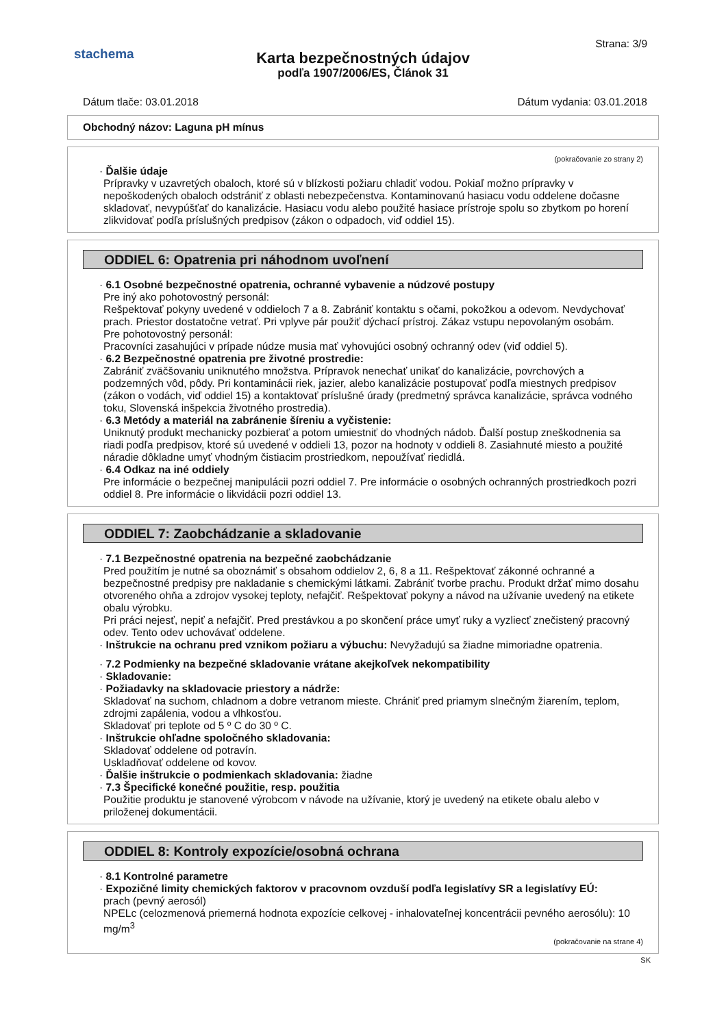stachema
Strana: 3/9
Karta bezpečnostných údajov
podľa 1907/2006/ES, Článok 31
Dátum tlače: 03.01.2018 Dátum vydania: 03.01.2018
Obchodný názov: Laguna pH mínus
(pokračovanie zo strany 2)
· Ďalšie údaje
Prípravky v uzavretých obaloch, ktoré sú v blízkosti požiaru chladiť vodou. Pokiaľ možno prípravky v nepoškodených obaloch odstrániť z oblasti nebezpečenstva. Kontaminovanú hasiacu vodu oddelene dočasne skladovať, nevypúšťať do kanalizácie. Hasiacu vodu alebo použité hasiace prístroje spolu so zbytkom po horení zlikvidovať podľa príslušných predpisov (zákon o odpadoch, viď oddiel 15).
ODDIEL 6: Opatrenia pri náhodnom uvoľnení
· 6.1 Osobné bezpečnostné opatrenia, ochranné vybavenie a núdzové postupy
Pre iný ako pohotovostný personál:
Rešpektovať pokyny uvedené v oddieloch 7 a 8. Zabrániť kontaktu s očami, pokožkou a odevom. Nevdychovať prach. Priestor dostatočne vetrať. Pri vplyve pár použiť dýchací prístroj. Zákaz vstupu nepovolaným osobám.
Pre pohotovostný personál:
Pracovníci zasahujúci v prípade núdze musia mať vyhovujúci osobný ochranný odev (viď oddiel 5).
· 6.2 Bezpečnostné opatrenia pre životné prostredie:
Zabrániť zväčšovaniu uniknutého množstva. Prípravok nenechať unikať do kanalizácie, povrchových a podzemných vôd, pôdy. Pri kontaminácii riek, jazier, alebo kanalizácie postupovať podľa miestnych predpisov (zákon o vodách, viď oddiel 15) a kontaktovať príslušné úrady (predmetný správca kanalizácie, správca vodného toku, Slovenská inšpekcia životného prostredia).
· 6.3 Metódy a materiál na zabránenie šíreniu a vyčistenie:
Uniknutý produkt mechanicky pozbierať a potom umiestniť do vhodných nádob. Ďalší postup zneškodnenia sa riadi podľa predpisov, ktoré sú uvedené v oddieli 13, pozor na hodnoty v oddieli 8. Zasiahnuté miesto a použité náradie dôkladne umyť vhodným čistiacim prostriedkom, nepoužívať riedidlá.
· 6.4 Odkaz na iné oddiely
Pre informácie o bezpečnej manipulácii pozri oddiel 7. Pre informácie o osobných ochranných prostriedkoch pozri oddiel 8. Pre informácie o likvidácii pozri oddiel 13.
ODDIEL 7: Zaobchádzanie a skladovanie
· 7.1 Bezpečnostné opatrenia na bezpečné zaobchádzanie
Pred použitím je nutné sa oboznámiť s obsahom oddielov 2, 6, 8 a 11. Rešpektovať zákonné ochranné a bezpečnostné predpisy pre nakladanie s chemickými látkami. Zabrániť tvorbe prachu. Produkt držať mimo dosahu otvoreného ohňa a zdrojov vysokej teploty, nefajčiť. Rešpektovať pokyny a návod na užívanie uvedený na etikete obalu výrobku.
Pri práci nejesť, nepiť a nefajčiť. Pred prestávkou a po skončení práce umyť ruky a vyzliecť znečistený pracovný odev. Tento odev uchovávať oddelene.
· Inštrukcie na ochranu pred vznikom požiaru a výbuchu: Nevyžadujú sa žiadne mimoriadne opatrenia.
· 7.2 Podmienky na bezpečné skladovanie vrátane akejkoľvek nekompatibility
· Skladovanie:
· Požiadavky na skladovacie priestory a nádrže:
Skladovať na suchom, chladnom a dobre vetranom mieste. Chrániť pred priamym slnečným žiarením, teplom, zdrojmi zapálenia, vodou a vlhkosťou.
Skladovať pri teplote od 5 º C do 30 º C.
· Inštrukcie ohľadne spoločného skladovania:
Skladovať oddelene od potravín.
Uskladňovať oddelene od kovov.
· Ďalšie inštrukcie o podmienkach skladovania: žiadne
· 7.3 Špecifické konečné použitie, resp. použitia
Použitie produktu je stanovené výrobcom v návode na užívanie, ktorý je uvedený na etikete obalu alebo v priloženej dokumentácii.
ODDIEL 8: Kontroly expozície/osobná ochrana
· 8.1 Kontrolné parametre
· Expozičné limity chemických faktorov v pracovnom ovzduší podľa legislatívy SR a legislatívy EÚ:
prach (pevný aerosól)
NPELc (celozmenová priemerná hodnota expozície celkovej - inhalovateľnej koncentrácii pevného aerosólu): 10 mg/m<sup>3</sup>
(pokračovanie na strane 4)
SK